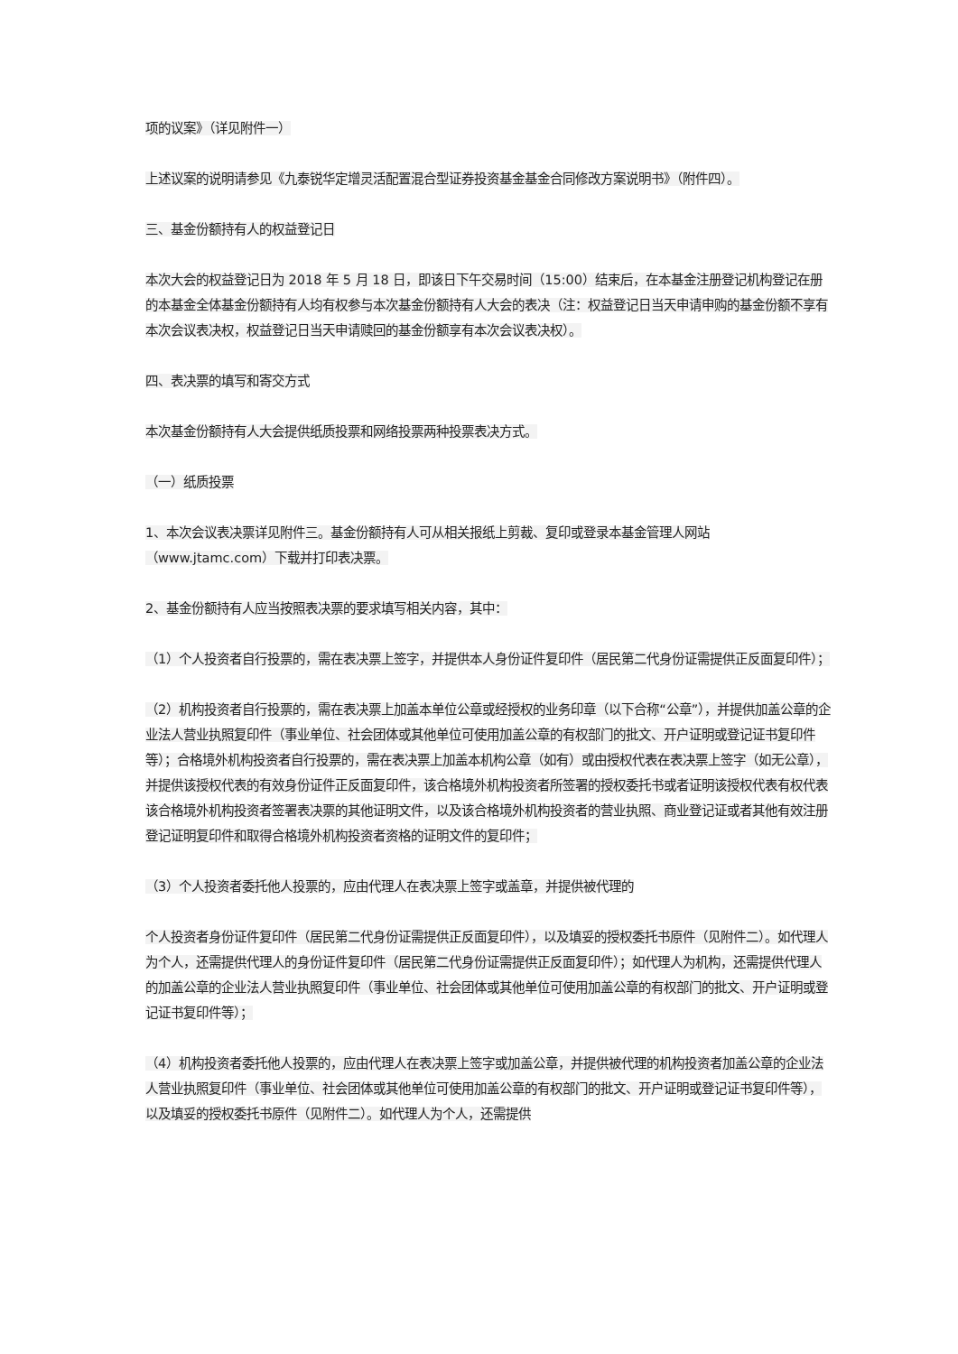项的议案》（详见附件一）
上述议案的说明请参见《九泰锐华定增灵活配置混合型证券投资基金基金合同修改方案说明书》（附件四）。
三、基金份额持有人的权益登记日
本次大会的权益登记日为 2018 年 5 月 18 日，即该日下午交易时间（15:00）结束后，在本基金注册登记机构登记在册的本基金全体基金份额持有人均有权参与本次基金份额持有人大会的表决（注：权益登记日当天申请申购的基金份额不享有本次会议表决权，权益登记日当天申请赎回的基金份额享有本次会议表决权）。
四、表决票的填写和寄交方式
本次基金份额持有人大会提供纸质投票和网络投票两种投票表决方式。
（一）纸质投票
1、本次会议表决票详见附件三。基金份额持有人可从相关报纸上剪裁、复印或登录本基金管理人网站（www.jtamc.com）下载并打印表决票。
2、基金份额持有人应当按照表决票的要求填写相关内容，其中：
（1）个人投资者自行投票的，需在表决票上签字，并提供本人身份证件复印件（居民第二代身份证需提供正反面复印件）；
（2）机构投资者自行投票的，需在表决票上加盖本单位公章或经授权的业务印章（以下合称“公章”），并提供加盖公章的企业法人营业执照复印件（事业单位、社会团体或其他单位可使用加盖公章的有权部门的批文、开户证明或登记证书复印件等）；合格境外机构投资者自行投票的，需在表决票上加盖本机构公章（如有）或由授权代表在表决票上签字（如无公章），并提供该授权代表的有效身份证件正反面复印件，该合格境外机构投资者所签署的授权委托书或者证明该授权代表有权代表该合格境外机构投资者签署表决票的其他证明文件，以及该合格境外机构投资者的营业执照、商业登记证或者其他有效注册登记证明复印件和取得合格境外机构投资者资格的证明文件的复印件；
（3）个人投资者委托他人投票的，应由代理人在表决票上签字或盖章，并提供被代理的
个人投资者身份证件复印件（居民第二代身份证需提供正反面复印件），以及填妥的授权委托书原件（见附件二）。如代理人为个人，还需提供代理人的身份证件复印件（居民第二代身份证需提供正反面复印件）；如代理人为机构，还需提供代理人的加盖公章的企业法人营业执照复印件（事业单位、社会团体或其他单位可使用加盖公章的有权部门的批文、开户证明或登记证书复印件等）；
（4）机构投资者委托他人投票的，应由代理人在表决票上签字或加盖公章，并提供被代理的机构投资者加盖公章的企业法人营业执照复印件（事业单位、社会团体或其他单位可使用加盖公章的有权部门的批文、开户证明或登记证书复印件等），以及填妥的授权委托书原件（见附件二）。如代理人为个人，还需提供